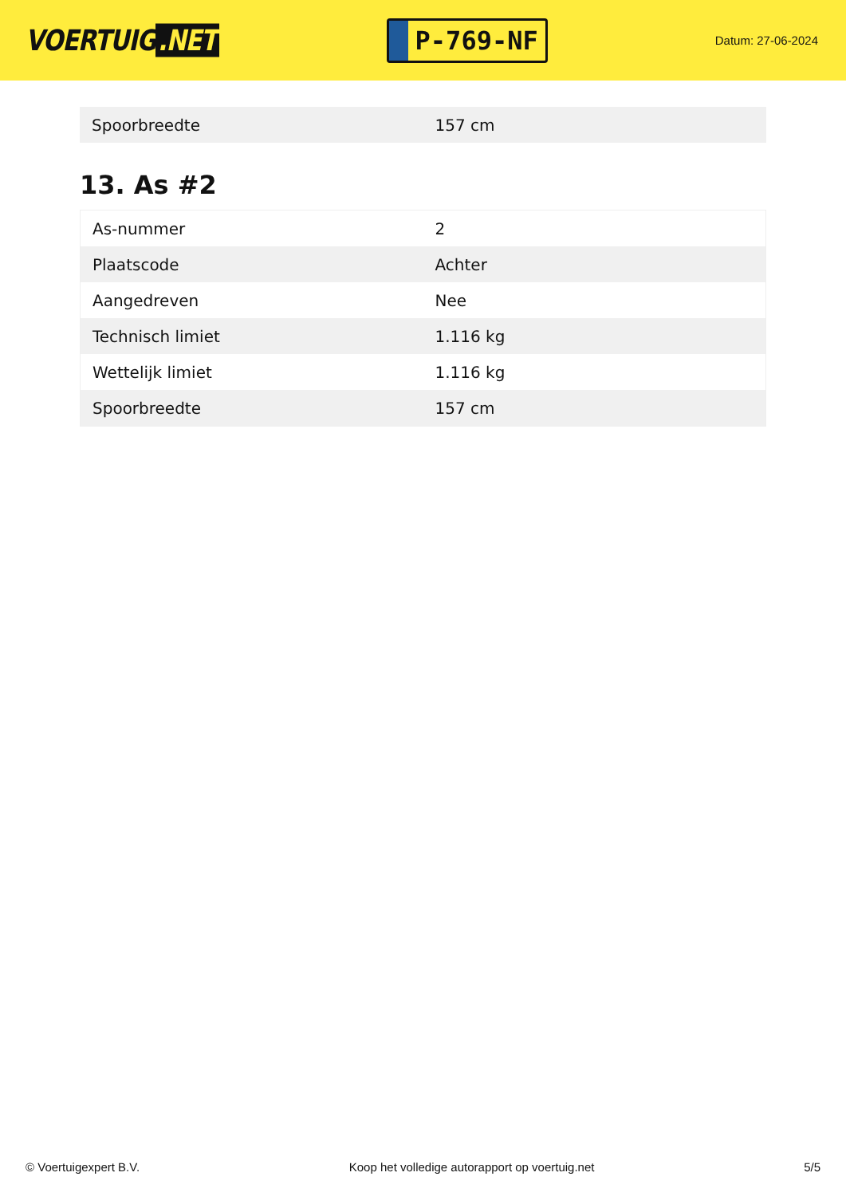VOERTUIG.NET
P-769-NF
Datum: 27-06-2024
| Spoorbreedte | 157 cm |
13. As #2
| As-nummer | 2 |
| Plaatscode | Achter |
| Aangedreven | Nee |
| Technisch limiet | 1.116 kg |
| Wettelijk limiet | 1.116 kg |
| Spoorbreedte | 157 cm |
© Voertuigexpert B.V. Koop het volledige autorapport op voertuig.net 5/5